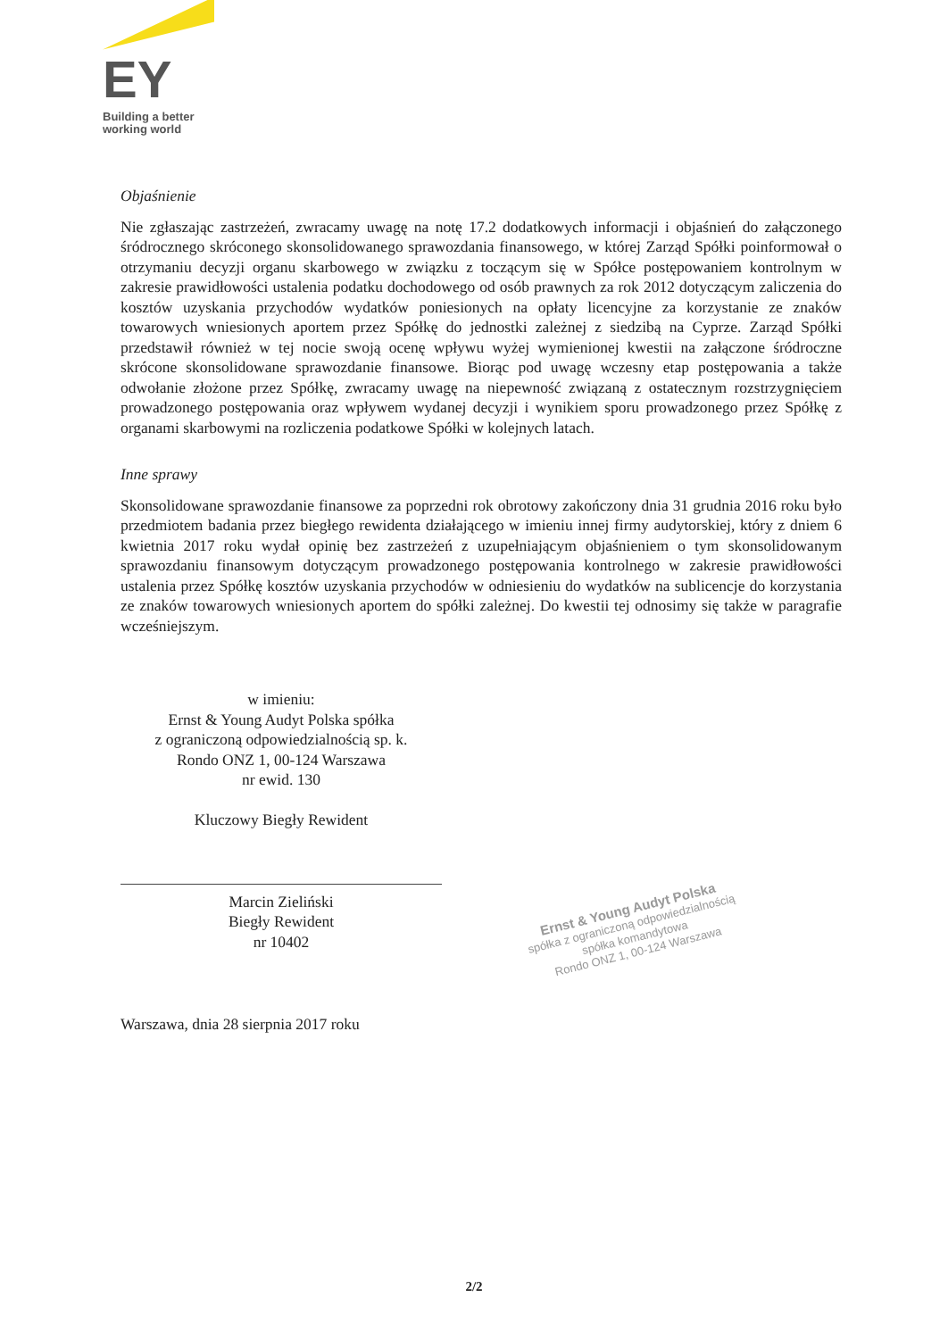EY
Building a better
working world
Objaśnienie
Nie zgłaszając zastrzeżeń, zwracamy uwagę na notę 17.2 dodatkowych informacji i objaśnień do załączonego śródrocznego skróconego skonsolidowanego sprawozdania finansowego, w której Zarząd Spółki poinformował o otrzymaniu decyzji organu skarbowego w związku z toczącym się w Spółce postępowaniem kontrolnym w zakresie prawidłowości ustalenia podatku dochodowego od osób prawnych za rok 2012 dotyczącym zaliczenia do kosztów uzyskania przychodów wydatków poniesionych na opłaty licencyjne za korzystanie ze znaków towarowych wniesionych aportem przez Spółkę do jednostki zależnej z siedzibą na Cyprze. Zarząd Spółki przedstawił również w tej nocie swoją ocenę wpływu wyżej wymienionej kwestii na załączone śródroczne skrócone skonsolidowane sprawozdanie finansowe. Biorąc pod uwagę wczesny etap postępowania a także odwołanie złożone przez Spółkę, zwracamy uwagę na niepewność związaną z ostatecznym rozstrzygnięciem prowadzonego postępowania oraz wpływem wydanej decyzji i wynikiem sporu prowadzonego przez Spółkę z organami skarbowymi na rozliczenia podatkowe Spółki w kolejnych latach.
Inne sprawy
Skonsolidowane sprawozdanie finansowe za poprzedni rok obrotowy zakończony dnia 31 grudnia 2016 roku było przedmiotem badania przez biegłego rewidenta działającego w imieniu innej firmy audytorskiej, który z dniem 6 kwietnia 2017 roku wydał opinię bez zastrzeżeń z uzupełniającym objaśnieniem o tym skonsolidowanym sprawozdaniu finansowym dotyczącym prowadzonego postępowania kontrolnego w zakresie prawidłowości ustalenia przez Spółkę kosztów uzyskania przychodów w odniesieniu do wydatków na sublicencje do korzystania ze znaków towarowych wniesionych aportem do spółki zależnej. Do kwestii tej odnosimy się także w paragrafie wcześniejszym.
w imieniu:
Ernst & Young Audyt Polska spółka
z ograniczoną odpowiedzialnością sp. k.
Rondo ONZ 1, 00-124 Warszawa
nr ewid. 130
Kluczowy Biegły Rewident
Marcin Zieliński
Biegły Rewident
nr 10402
Warszawa, dnia 28 sierpnia 2017 roku
Ernst & Young Audyt Polska
spółka z ograniczoną odpowiedzialnością
spółka komandytowa
Rondo ONZ 1, 00-124 Warszawa
2/2